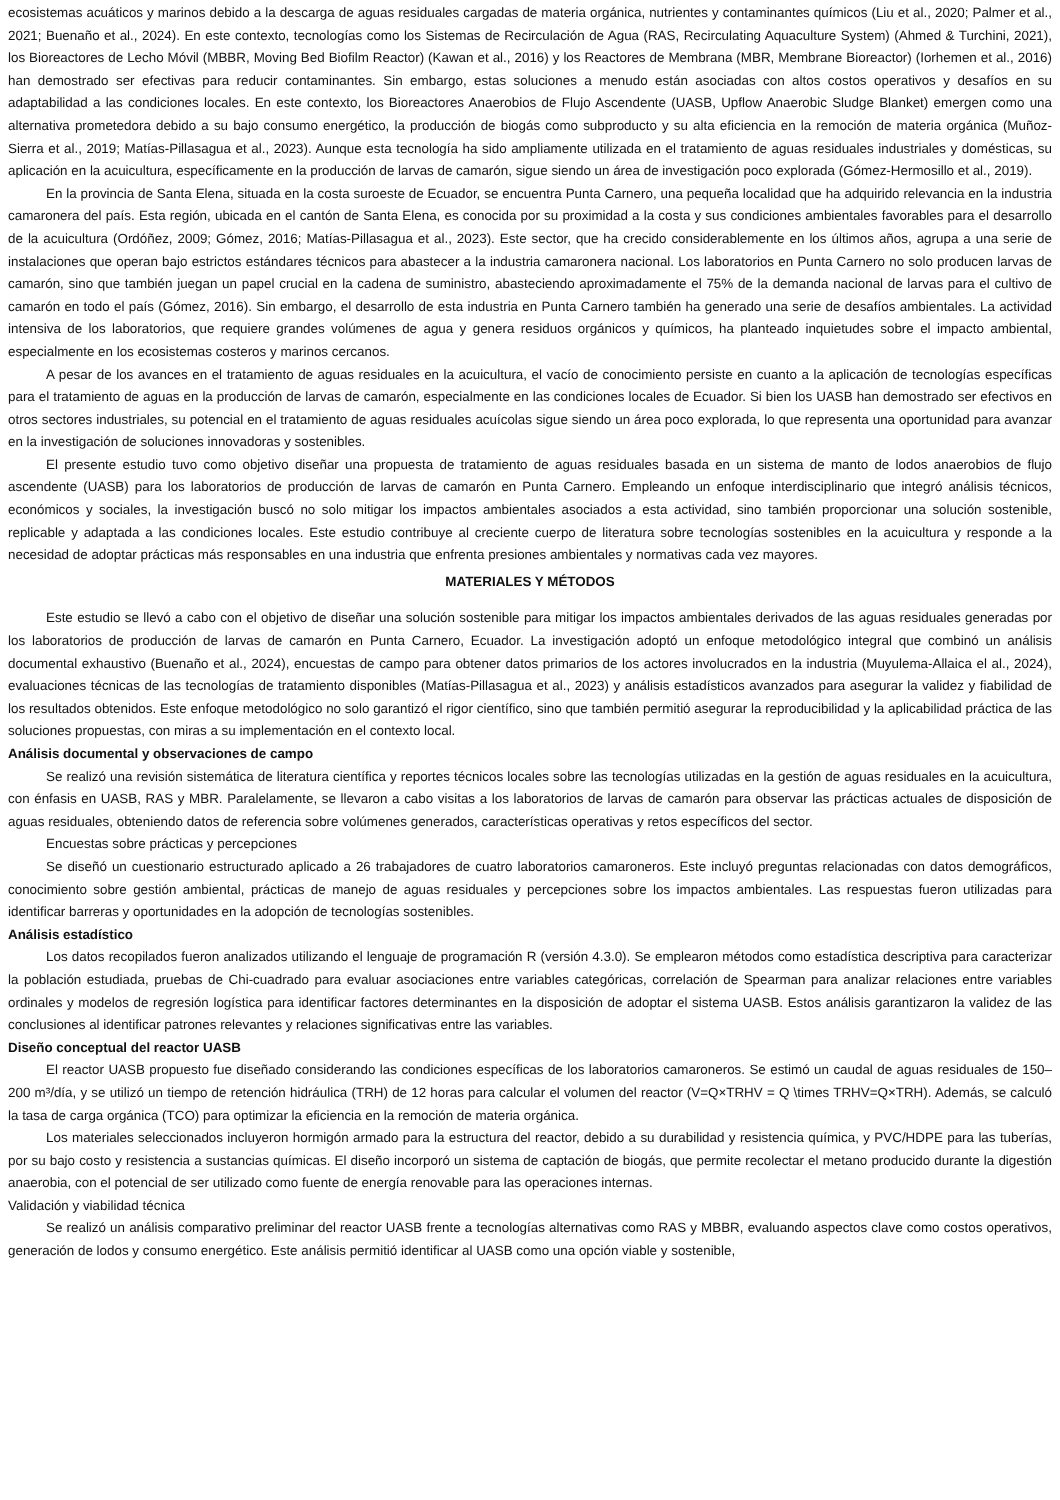ecosistemas acuáticos y marinos debido a la descarga de aguas residuales cargadas de materia orgánica, nutrientes y contaminantes químicos (Liu et al., 2020; Palmer et al., 2021; Buenaño et al., 2024). En este contexto, tecnologías como los Sistemas de Recirculación de Agua (RAS, Recirculating Aquaculture System) (Ahmed & Turchini, 2021), los Bioreactores de Lecho Móvil (MBBR, Moving Bed Biofilm Reactor) (Kawan et al., 2016) y los Reactores de Membrana (MBR, Membrane Bioreactor) (Iorhemen et al., 2016) han demostrado ser efectivas para reducir contaminantes. Sin embargo, estas soluciones a menudo están asociadas con altos costos operativos y desafíos en su adaptabilidad a las condiciones locales. En este contexto, los Bioreactores Anaerobios de Flujo Ascendente (UASB, Upflow Anaerobic Sludge Blanket) emergen como una alternativa prometedora debido a su bajo consumo energético, la producción de biogás como subproducto y su alta eficiencia en la remoción de materia orgánica (Muñoz-Sierra et al., 2019; Matías-Pillasagua et al., 2023). Aunque esta tecnología ha sido ampliamente utilizada en el tratamiento de aguas residuales industriales y domésticas, su aplicación en la acuicultura, específicamente en la producción de larvas de camarón, sigue siendo un área de investigación poco explorada (Gómez-Hermosillo et al., 2019).
En la provincia de Santa Elena, situada en la costa suroeste de Ecuador, se encuentra Punta Carnero, una pequeña localidad que ha adquirido relevancia en la industria camaronera del país. Esta región, ubicada en el cantón de Santa Elena, es conocida por su proximidad a la costa y sus condiciones ambientales favorables para el desarrollo de la acuicultura (Ordóñez, 2009; Gómez, 2016; Matías-Pillasagua et al., 2023). Este sector, que ha crecido considerablemente en los últimos años, agrupa a una serie de instalaciones que operan bajo estrictos estándares técnicos para abastecer a la industria camaronera nacional. Los laboratorios en Punta Carnero no solo producen larvas de camarón, sino que también juegan un papel crucial en la cadena de suministro, abasteciendo aproximadamente el 75% de la demanda nacional de larvas para el cultivo de camarón en todo el país (Gómez, 2016). Sin embargo, el desarrollo de esta industria en Punta Carnero también ha generado una serie de desafíos ambientales. La actividad intensiva de los laboratorios, que requiere grandes volúmenes de agua y genera residuos orgánicos y químicos, ha planteado inquietudes sobre el impacto ambiental, especialmente en los ecosistemas costeros y marinos cercanos.
A pesar de los avances en el tratamiento de aguas residuales en la acuicultura, el vacío de conocimiento persiste en cuanto a la aplicación de tecnologías específicas para el tratamiento de aguas en la producción de larvas de camarón, especialmente en las condiciones locales de Ecuador. Si bien los UASB han demostrado ser efectivos en otros sectores industriales, su potencial en el tratamiento de aguas residuales acuícolas sigue siendo un área poco explorada, lo que representa una oportunidad para avanzar en la investigación de soluciones innovadoras y sostenibles.
El presente estudio tuvo como objetivo diseñar una propuesta de tratamiento de aguas residuales basada en un sistema de manto de lodos anaerobios de flujo ascendente (UASB) para los laboratorios de producción de larvas de camarón en Punta Carnero. Empleando un enfoque interdisciplinario que integró análisis técnicos, económicos y sociales, la investigación buscó no solo mitigar los impactos ambientales asociados a esta actividad, sino también proporcionar una solución sostenible, replicable y adaptada a las condiciones locales. Este estudio contribuye al creciente cuerpo de literatura sobre tecnologías sostenibles en la acuicultura y responde a la necesidad de adoptar prácticas más responsables en una industria que enfrenta presiones ambientales y normativas cada vez mayores.
MATERIALES Y MÉTODOS
Este estudio se llevó a cabo con el objetivo de diseñar una solución sostenible para mitigar los impactos ambientales derivados de las aguas residuales generadas por los laboratorios de producción de larvas de camarón en Punta Carnero, Ecuador. La investigación adoptó un enfoque metodológico integral que combinó un análisis documental exhaustivo (Buenaño et al., 2024), encuestas de campo para obtener datos primarios de los actores involucrados en la industria (Muyulema-Allaica el al., 2024), evaluaciones técnicas de las tecnologías de tratamiento disponibles (Matías-Pillasagua et al., 2023) y análisis estadísticos avanzados para asegurar la validez y fiabilidad de los resultados obtenidos. Este enfoque metodológico no solo garantizó el rigor científico, sino que también permitió asegurar la reproducibilidad y la aplicabilidad práctica de las soluciones propuestas, con miras a su implementación en el contexto local.
Análisis documental y observaciones de campo
Se realizó una revisión sistemática de literatura científica y reportes técnicos locales sobre las tecnologías utilizadas en la gestión de aguas residuales en la acuicultura, con énfasis en UASB, RAS y MBR. Paralelamente, se llevaron a cabo visitas a los laboratorios de larvas de camarón para observar las prácticas actuales de disposición de aguas residuales, obteniendo datos de referencia sobre volúmenes generados, características operativas y retos específicos del sector.
Encuestas sobre prácticas y percepciones
Se diseñó un cuestionario estructurado aplicado a 26 trabajadores de cuatro laboratorios camaroneros. Este incluyó preguntas relacionadas con datos demográficos, conocimiento sobre gestión ambiental, prácticas de manejo de aguas residuales y percepciones sobre los impactos ambientales. Las respuestas fueron utilizadas para identificar barreras y oportunidades en la adopción de tecnologías sostenibles.
Análisis estadístico
Los datos recopilados fueron analizados utilizando el lenguaje de programación R (versión 4.3.0). Se emplearon métodos como estadística descriptiva para caracterizar la población estudiada, pruebas de Chi-cuadrado para evaluar asociaciones entre variables categóricas, correlación de Spearman para analizar relaciones entre variables ordinales y modelos de regresión logística para identificar factores determinantes en la disposición de adoptar el sistema UASB. Estos análisis garantizaron la validez de las conclusiones al identificar patrones relevantes y relaciones significativas entre las variables.
Diseño conceptual del reactor UASB
El reactor UASB propuesto fue diseñado considerando las condiciones específicas de los laboratorios camaroneros. Se estimó un caudal de aguas residuales de 150–200 m³/día, y se utilizó un tiempo de retención hidráulica (TRH) de 12 horas para calcular el volumen del reactor (V=Q×TRHV = Q \times TRHV=Q×TRH). Además, se calculó la tasa de carga orgánica (TCO) para optimizar la eficiencia en la remoción de materia orgánica.
Los materiales seleccionados incluyeron hormigón armado para la estructura del reactor, debido a su durabilidad y resistencia química, y PVC/HDPE para las tuberías, por su bajo costo y resistencia a sustancias químicas. El diseño incorporó un sistema de captación de biogás, que permite recolectar el metano producido durante la digestión anaerobia, con el potencial de ser utilizado como fuente de energía renovable para las operaciones internas.
Validación y viabilidad técnica
Se realizó un análisis comparativo preliminar del reactor UASB frente a tecnologías alternativas como RAS y MBBR, evaluando aspectos clave como costos operativos, generación de lodos y consumo energético. Este análisis permitió identificar al UASB como una opción viable y sostenible,